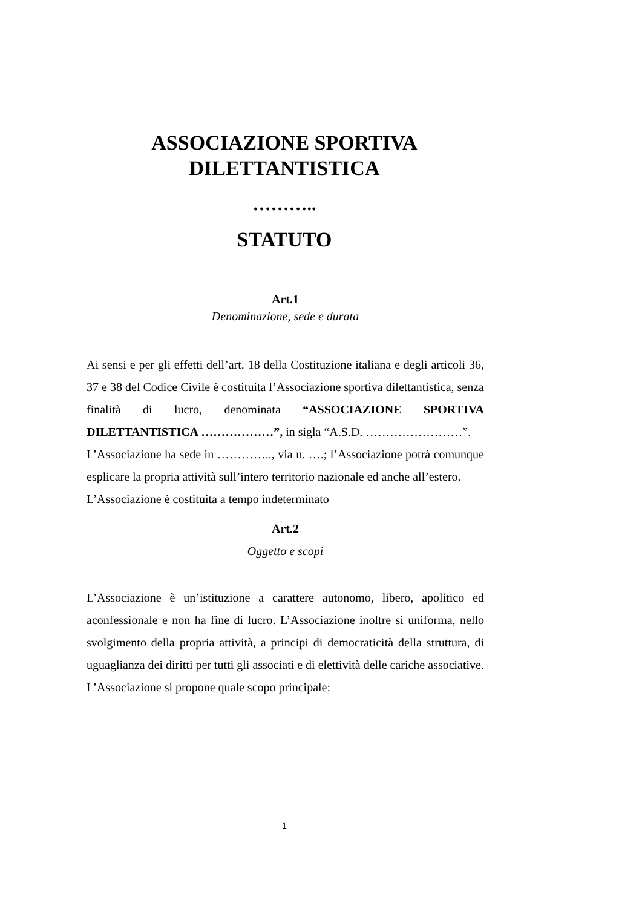ASSOCIAZIONE SPORTIVA
DILETTANTISTICA
………..
STATUTO
Art.1
Denominazione, sede e durata
Ai sensi e per gli effetti dell’art. 18 della Costituzione italiana e degli articoli 36, 37 e 38 del Codice Civile è costituita l’Associazione sportiva dilettantistica, senza finalità di lucro, denominata “ASSOCIAZIONE SPORTIVA DILETTANTISTICA ………………”, in sigla “A.S.D. ……………………”.
L’Associazione ha sede in ………….., via n. ….; l’Associazione potrà comunque esplicare la propria attività sull’intero territorio nazionale ed anche all’estero.
L’Associazione è costituita a tempo indeterminato
Art.2
Oggetto e scopi
L’Associazione è un’istituzione a carattere autonomo, libero, apolitico ed aconfessionale e non ha fine di lucro. L’Associazione inoltre si uniforma, nello svolgimento della propria attività, a principi di democraticità della struttura, di uguaglianza dei diritti per tutti gli associati e di elettività delle cariche associative.
L’Associazione si propone quale scopo principale:
1